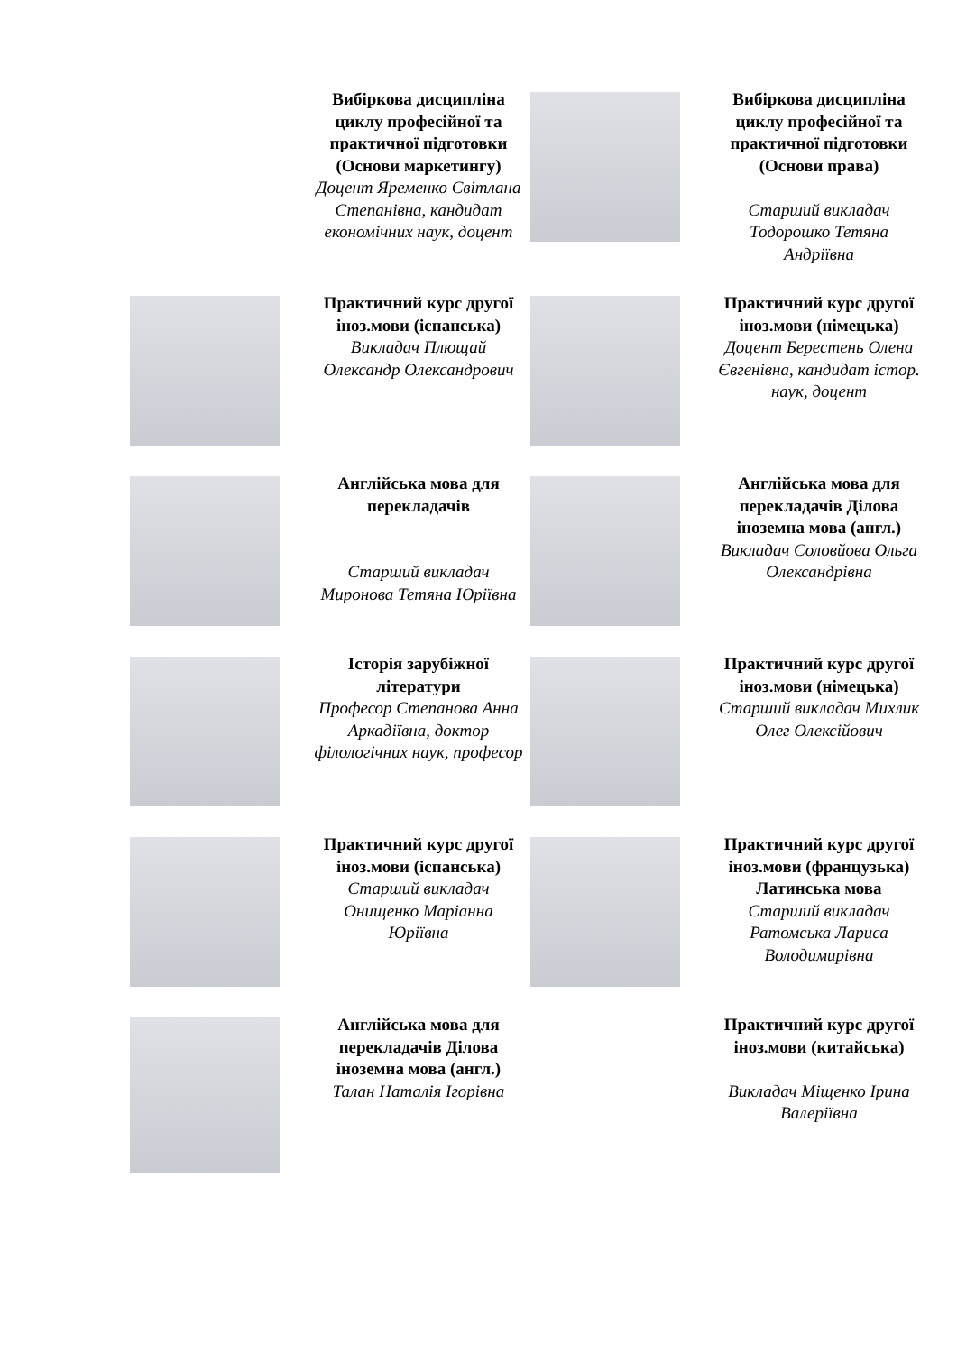| | Вибіркова дисципліна циклу професійної та практичної підготовки (Основи маркетингу) Доцент Яременко Світлана Степанівна, кандидат економічних наук, доцент | | Вибіркова дисципліна циклу професійної та практичної підготовки (Основи права) Старший викладач Тодорошко Тетяна Андріївна |
| | Практичний курс другої іноз.мови (іспанська) Викладач Плющай Олександр Олександрович | | Практичний курс другої іноз.мови (німецька) Доцент Берестень Олена Євгенівна, кандидат істор. наук, доцент |
| | Англійська мова для перекладачів Старший викладач Миронова Тетяна Юріївна | | Англійська мова для перекладачів Ділова іноземна мова (англ.) Викладач Соловйова Ольга Олександрівна |
| | Історія зарубіжної літератури Професор Степанова Анна Аркадіївна, доктор філологічних наук, професор | | Практичний курс другої іноз.мови (німецька) Старший викладач Михлик Олег Олексійович |
| | Практичний курс другої іноз.мови (іспанська) Старший викладач Онищенко Маріанна Юріївна | | Практичний курс другої іноз.мови (французька) Латинська мова Старший викладач Ратомська Лариса Володимирівна |
| | Англійська мова для перекладачів Ділова іноземна мова (англ.) Талан Наталія Ігорівна | | Практичний курс другої іноз.мови (китайська) Викладач Міщенко Ірина Валеріївна |